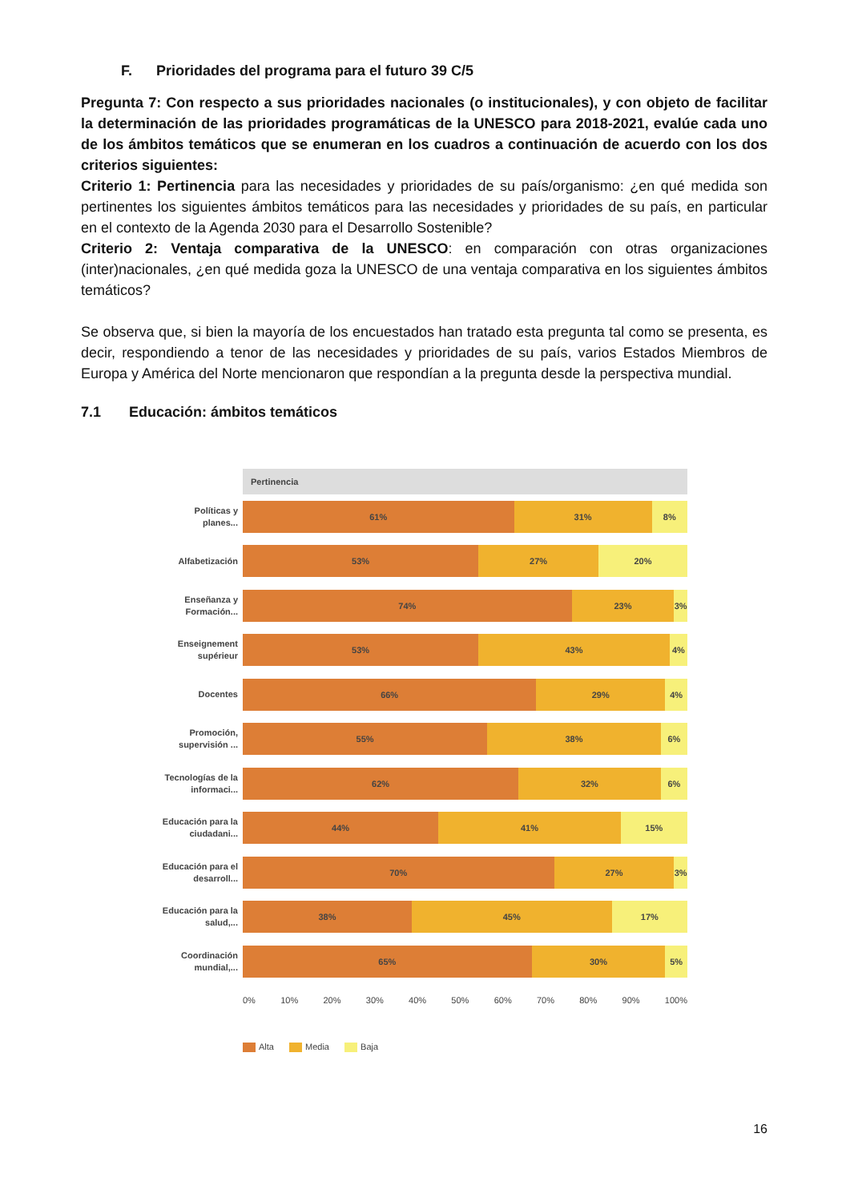F. Prioridades del programa para el futuro 39 C/5
Pregunta 7: Con respecto a sus prioridades nacionales (o institucionales), y con objeto de facilitar la determinación de las prioridades programáticas de la UNESCO para 2018-2021, evalúe cada uno de los ámbitos temáticos que se enumeran en los cuadros a continuación de acuerdo con los dos criterios siguientes:
Criterio 1: Pertinencia para las necesidades y prioridades de su país/organismo: ¿en qué medida son pertinentes los siguientes ámbitos temáticos para las necesidades y prioridades de su país, en particular en el contexto de la Agenda 2030 para el Desarrollo Sostenible?
Criterio 2: Ventaja comparativa de la UNESCO: en comparación con otras organizaciones (inter)nacionales, ¿en qué medida goza la UNESCO de una ventaja comparativa en los siguientes ámbitos temáticos?
Se observa que, si bien la mayoría de los encuestados han tratado esta pregunta tal como se presenta, es decir, respondiendo a tenor de las necesidades y prioridades de su país, varios Estados Miembros de Europa y América del Norte mencionaron que respondían a la pregunta desde la perspectiva mundial.
7.1 Educación: ámbitos temáticos
Pertinencia
Políticas y planes...
61% 31% 8%
Alfabetización
53% 27% 20%
Enseñanza y Formación...
74% 23% 3%
Enseignement supérieur
53% 43% 4%
Docentes
66% 29% 4%
Promoción, supervisión ...
55% 38% 6%
Tecnologías de la informaci...
62% 32% 6%
Educación para la ciudadani...
44% 41% 15%
Educación para el desarroll...
70% 27% 3%
Educación para la salud,...
38% 45% 17%
Coordinación mundial,...
65% 30% 5%
0% 10% 20% 30% 40% 50% 60% 70% 80% 90% 100%
Alta Media Baja
16